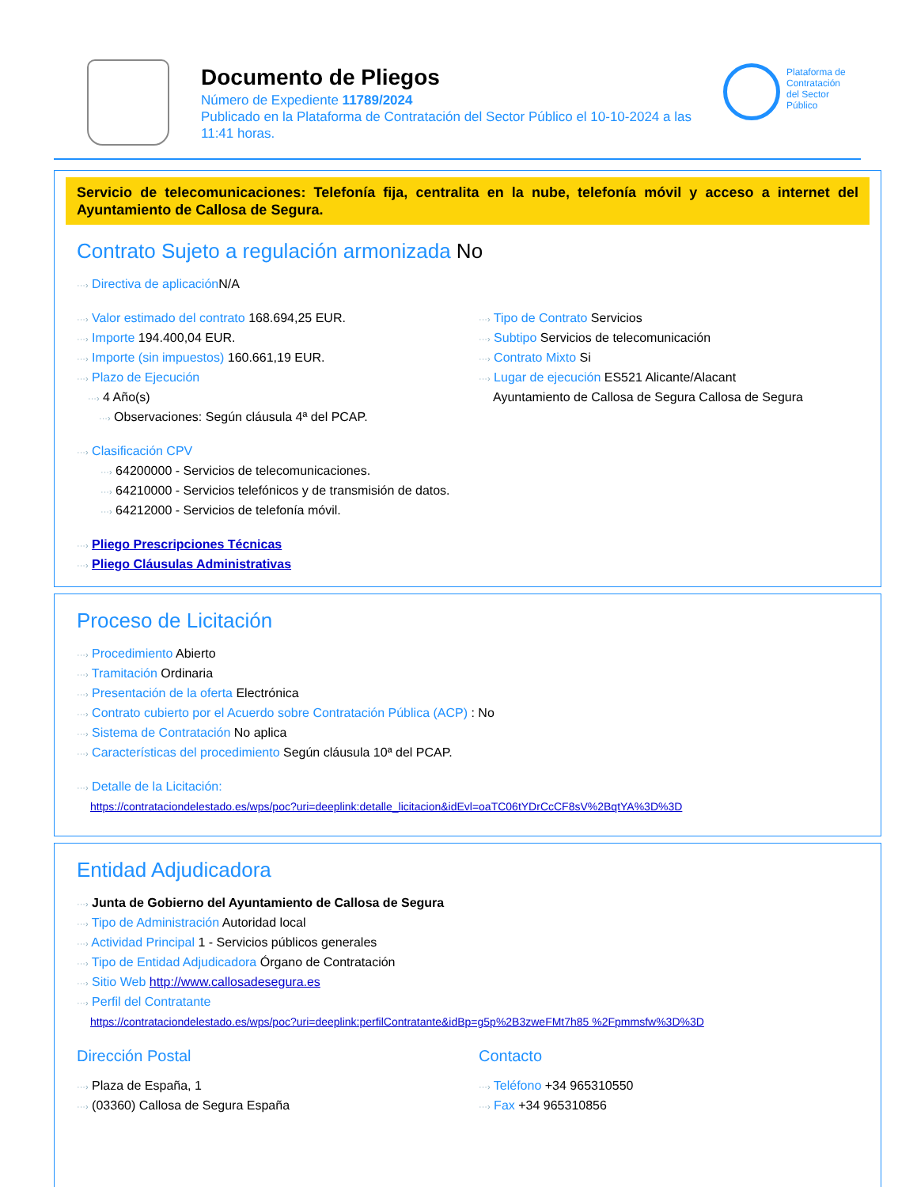Documento de Pliegos
Número de Expediente 11789/2024
Publicado en la Plataforma de Contratación del Sector Público el 10-10-2024 a las 11:41 horas.
Plataforma de
Contratación
del Sector
Público
Servicio de telecomunicaciones: Telefonía fija, centralita en la nube, telefonía móvil y acceso a internet del Ayuntamiento de Callosa de Segura.
Contrato Sujeto a regulación armonizada No
···› Directiva de aplicación N/A
···› Valor estimado del contrato 168.694,25 EUR.
···› Importe 194.400,04 EUR.
···› Importe (sin impuestos) 160.661,19 EUR.
···› Plazo de Ejecución
···› 4 Año(s)
···› Observaciones: Según cláusula 4ª del PCAP.
···› Tipo de Contrato Servicios
···› Subtipo Servicios de telecomunicación
···› Contrato Mixto Si
···› Lugar de ejecución ES521 Alicante/Alacant
Ayuntamiento de Callosa de Segura Callosa de Segura
···› Clasificación CPV
···› 64200000 - Servicios de telecomunicaciones.
···› 64210000 - Servicios telefónicos y de transmisión de datos.
···› 64212000 - Servicios de telefonía móvil.
···› Pliego Prescripciones Técnicas
···› Pliego Cláusulas Administrativas
Proceso de Licitación
···› Procedimiento Abierto
···› Tramitación Ordinaria
···› Presentación de la oferta Electrónica
···› Contrato cubierto por el Acuerdo sobre Contratación Pública (ACP) : No
···› Sistema de Contratación No aplica
···› Características del procedimiento Según cláusula 10ª del PCAP.
···› Detalle de la Licitación:
https://contrataciondelestado.es/wps/poc?uri=deeplink:detalle_licitacion&idEvl=oaTC06tYDrCcCF8sV%2BqtYA%3D%3D
Entidad Adjudicadora
···› Junta de Gobierno del Ayuntamiento de Callosa de Segura
···› Tipo de Administración Autoridad local
···› Actividad Principal 1 - Servicios públicos generales
···› Tipo de Entidad Adjudicadora Órgano de Contratación
···› Sitio Web http://www.callosadesegura.es
···› Perfil del Contratante
https://contrataciondelestado.es/wps/poc?uri=deeplink:perfilContratante&idBp=g5p%2B3zweFMt7h85 %2Fpmmsfw%3D%3D
Dirección Postal
···› Plaza de España, 1
···› (03360) Callosa de Segura España
Contacto
···› Teléfono +34 965310550
···› Fax +34 965310856